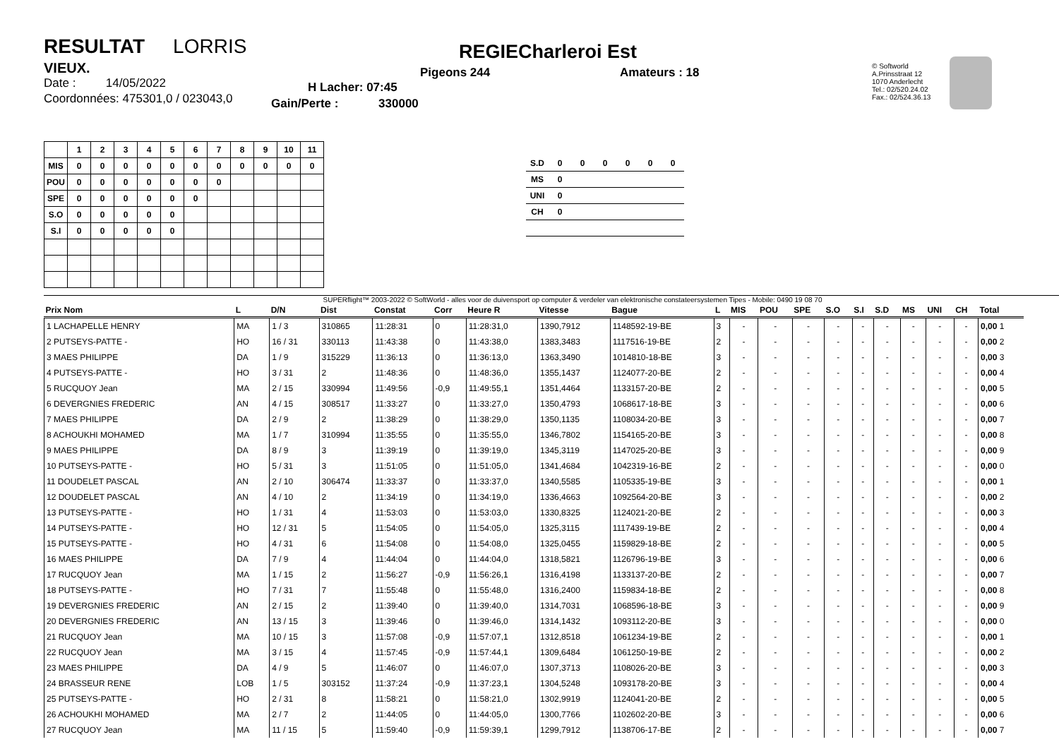RESULTAT LORRIS
VIEUX.
Date : 14/05/2022
Coordonnées: 475301,0 / 023043,0
REGIECharleroi Est
Pigeons 244 Amateurs : 18
H Lacher: 07:45
Gain/Perte : 330000
© Softworld
A.Prinsstraat 12
1070 Anderlecht
Tel.: 02/520.24.02
Fax.: 02/524.36.13
| | 1 | 2 | 3 | 4 | 5 | 6 | 7 | 8 | 9 | 10 | 11 |
| --- | --- | --- | --- | --- | --- | --- | --- | --- | --- | --- | --- |
| MIS | 0 | 0 | 0 | 0 | 0 | 0 | 0 | 0 | 0 | 0 | 0 |
| POU | 0 | 0 | 0 | 0 | 0 | 0 | 0 | | | | |
| SPE | 0 | 0 | 0 | 0 | 0 | 0 | | | | | |
| S.O | 0 | 0 | 0 | 0 | 0 | | | | | | |
| S.I | 0 | 0 | 0 | 0 | 0 | | | | | | |
| S.D | 0 | 0 | 0 | 0 | 0 | 0 |
| MS | 0 | | | | | |
| UNI | 0 | | | | | |
| CH | 0 | | | | | |
SUPERflight™ 2003-2022 © SoftWorld - alles voor de duivensport op computer & verdeler van elektronische constateersystemen Tipes - Mobile: 0490 19 08 70
| Prix Nom | L | D/N | Dist | Constat | Corr | Heure R | Vitesse | Bague | L | MIS | POU | SPE | S.O | S.I | S.D | MS | UNI | CH | Total |
| --- | --- | --- | --- | --- | --- | --- | --- | --- | --- | --- | --- | --- | --- | --- | --- | --- | --- | --- | --- |
| 1 LACHAPELLE HENRY | MA | 1 / 3 | 310865 | 11:28:31 | 0 | 11:28:31,0 | 1390,7912 | 1148592-19-BE | 3 | - | - | - | - | - | - | - | - | - | 0,00 1 |
| 2 PUTSEYS-PATTE - | HO | 16 / 31 | 330113 | 11:43:38 | 0 | 11:43:38,0 | 1383,3483 | 1117516-19-BE | 2 | - | - | - | - | - | - | - | - | - | 0,00 2 |
| 3 MAES PHILIPPE | DA | 1 / 9 | 315229 | 11:36:13 | 0 | 11:36:13,0 | 1363,3490 | 1014810-18-BE | 3 | - | - | - | - | - | - | - | - | - | 0,00 3 |
| 4 PUTSEYS-PATTE - | HO | 3 / 31 | 2 | 11:48:36 | 0 | 11:48:36,0 | 1355,1437 | 1124077-20-BE | 2 | - | - | - | - | - | - | - | - | - | 0,00 4 |
| 5 RUCQUOY Jean | MA | 2 / 15 | 330994 | 11:49:56 | -0,9 | 11:49:55,1 | 1351,4464 | 1133157-20-BE | 2 | - | - | - | - | - | - | - | - | - | 0,00 5 |
| 6 DEVERGNIES FREDERIC | AN | 4 / 15 | 308517 | 11:33:27 | 0 | 11:33:27,0 | 1350,4793 | 1068617-18-BE | 3 | - | - | - | - | - | - | - | - | - | 0,00 6 |
| 7 MAES PHILIPPE | DA | 2 / 9 | 2 | 11:38:29 | 0 | 11:38:29,0 | 1350,1135 | 1108034-20-BE | 3 | - | - | - | - | - | - | - | - | - | 0,00 7 |
| 8 ACHOUKHI MOHAMED | MA | 1 / 7 | 310994 | 11:35:55 | 0 | 11:35:55,0 | 1346,7802 | 1154165-20-BE | 3 | - | - | - | - | - | - | - | - | - | 0,00 8 |
| 9 MAES PHILIPPE | DA | 8 / 9 | 3 | 11:39:19 | 0 | 11:39:19,0 | 1345,3119 | 1147025-20-BE | 3 | - | - | - | - | - | - | - | - | - | 0,00 9 |
| 10 PUTSEYS-PATTE - | HO | 5 / 31 | 3 | 11:51:05 | 0 | 11:51:05,0 | 1341,4684 | 1042319-16-BE | 2 | - | - | - | - | - | - | - | - | - | 0,00 0 |
| 11 DOUDELET PASCAL | AN | 2 / 10 | 306474 | 11:33:37 | 0 | 11:33:37,0 | 1340,5585 | 1105335-19-BE | 3 | - | - | - | - | - | - | - | - | - | 0,00 1 |
| 12 DOUDELET PASCAL | AN | 4 / 10 | 2 | 11:34:19 | 0 | 11:34:19,0 | 1336,4663 | 1092564-20-BE | 3 | - | - | - | - | - | - | - | - | - | 0,00 2 |
| 13 PUTSEYS-PATTE - | HO | 1 / 31 | 4 | 11:53:03 | 0 | 11:53:03,0 | 1330,8325 | 1124021-20-BE | 2 | - | - | - | - | - | - | - | - | - | 0,00 3 |
| 14 PUTSEYS-PATTE - | HO | 12 / 31 | 5 | 11:54:05 | 0 | 11:54:05,0 | 1325,3115 | 1117439-19-BE | 2 | - | - | - | - | - | - | - | - | - | 0,00 4 |
| 15 PUTSEYS-PATTE - | HO | 4 / 31 | 6 | 11:54:08 | 0 | 11:54:08,0 | 1325,0455 | 1159829-18-BE | 2 | - | - | - | - | - | - | - | - | - | 0,00 5 |
| 16 MAES PHILIPPE | DA | 7 / 9 | 4 | 11:44:04 | 0 | 11:44:04,0 | 1318,5821 | 1126796-19-BE | 3 | - | - | - | - | - | - | - | - | - | 0,00 6 |
| 17 RUCQUOY Jean | MA | 1 / 15 | 2 | 11:56:27 | -0,9 | 11:56:26,1 | 1316,4198 | 1133137-20-BE | 2 | - | - | - | - | - | - | - | - | - | 0,00 7 |
| 18 PUTSEYS-PATTE - | HO | 7 / 31 | 7 | 11:55:48 | 0 | 11:55:48,0 | 1316,2400 | 1159834-18-BE | 2 | - | - | - | - | - | - | - | - | - | 0,00 8 |
| 19 DEVERGNIES FREDERIC | AN | 2 / 15 | 2 | 11:39:40 | 0 | 11:39:40,0 | 1314,7031 | 1068596-18-BE | 3 | - | - | - | - | - | - | - | - | - | 0,00 9 |
| 20 DEVERGNIES FREDERIC | AN | 13 / 15 | 3 | 11:39:46 | 0 | 11:39:46,0 | 1314,1432 | 1093112-20-BE | 3 | - | - | - | - | - | - | - | - | - | 0,00 0 |
| 21 RUCQUOY Jean | MA | 10 / 15 | 3 | 11:57:08 | -0,9 | 11:57:07,1 | 1312,8518 | 1061234-19-BE | 2 | - | - | - | - | - | - | - | - | - | 0,00 1 |
| 22 RUCQUOY Jean | MA | 3 / 15 | 4 | 11:57:45 | -0,9 | 11:57:44,1 | 1309,6484 | 1061250-19-BE | 2 | - | - | - | - | - | - | - | - | - | 0,00 2 |
| 23 MAES PHILIPPE | DA | 4 / 9 | 5 | 11:46:07 | 0 | 11:46:07,0 | 1307,3713 | 1108026-20-BE | 3 | - | - | - | - | - | - | - | - | - | 0,00 3 |
| 24 BRASSEUR RENE | LOB | 1 / 5 | 303152 | 11:37:24 | -0,9 | 11:37:23,1 | 1304,5248 | 1093178-20-BE | 3 | - | - | - | - | - | - | - | - | - | 0,00 4 |
| 25 PUTSEYS-PATTE - | HO | 2 / 31 | 8 | 11:58:21 | 0 | 11:58:21,0 | 1302,9919 | 1124041-20-BE | 2 | - | - | - | - | - | - | - | - | - | 0,00 5 |
| 26 ACHOUKHI MOHAMED | MA | 2 / 7 | 2 | 11:44:05 | 0 | 11:44:05,0 | 1300,7766 | 1102602-20-BE | 3 | - | - | - | - | - | - | - | - | - | 0,00 6 |
| 27 RUCQUOY Jean | MA | 11 / 15 | 5 | 11:59:40 | -0,9 | 11:59:39,1 | 1299,7912 | 1138706-17-BE | 2 | - | - | - | - | - | - | - | - | - | 0,00 7 |